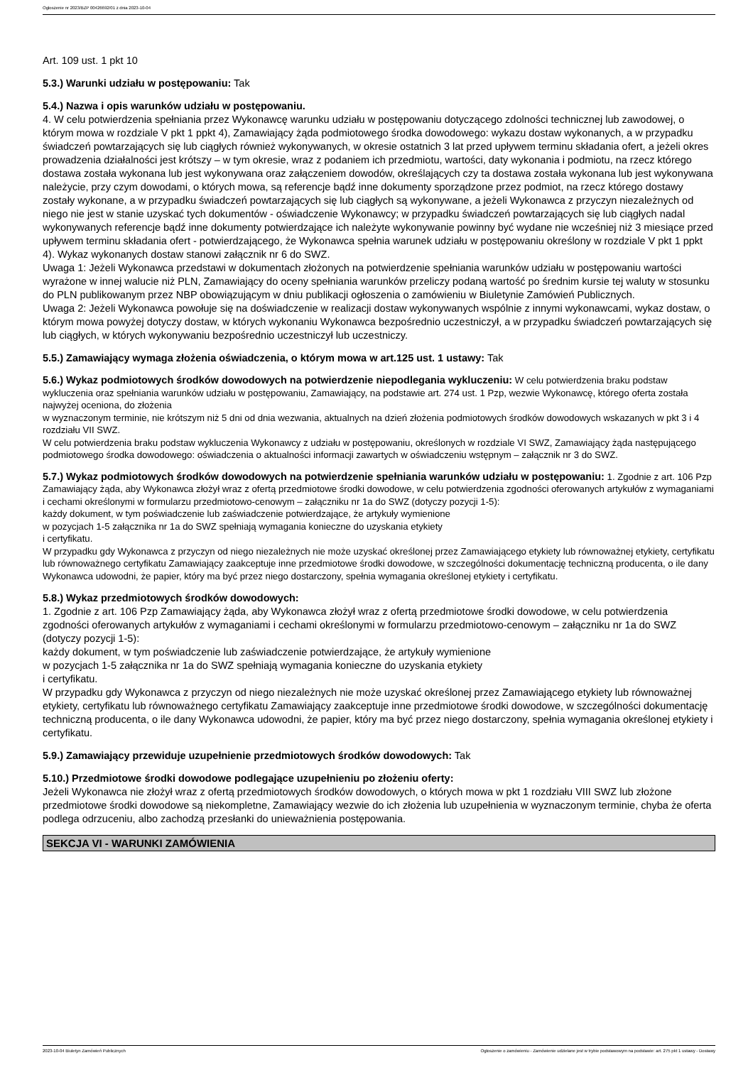Ogłoszenie nr 2023/BZP 00426692/01 z dnia 2023-10-04
Art. 109 ust. 1 pkt 10
5.3.) Warunki udziału w postępowaniu: Tak
5.4.) Nazwa i opis warunków udziału w postępowaniu.
4. W celu potwierdzenia spełniania przez Wykonawcę warunku udziału w postępowaniu dotyczącego zdolności technicznej lub zawodowej, o którym mowa w rozdziale V pkt 1 ppkt 4), Zamawiający żąda podmiotowego środka dowodowego: wykazu dostaw wykonanych, a w przypadku świadczeń powtarzających się lub ciągłych również wykonywanych, w okresie ostatnich 3 lat przed upływem terminu składania ofert, a jeżeli okres prowadzenia działalności jest krótszy – w tym okresie, wraz z podaniem ich przedmiotu, wartości, daty wykonania i podmiotu, na rzecz którego dostawa została wykonana lub jest wykonywana oraz załączeniem dowodów, określających czy ta dostawa została wykonana lub jest wykonywana należycie, przy czym dowodami, o których mowa, są referencje bądź inne dokumenty sporządzone przez podmiot, na rzecz którego dostawy zostały wykonane, a w przypadku świadczeń powtarzających się lub ciągłych są wykonywane, a jeżeli Wykonawca z przyczyn niezależnych od niego nie jest w stanie uzyskać tych dokumentów - oświadczenie Wykonawcy; w przypadku świadczeń powtarzających się lub ciągłych nadal wykonywanych referencje bądź inne dokumenty potwierdzające ich należyte wykonywanie powinny być wydane nie wcześniej niż 3 miesiące przed upływem terminu składania ofert - potwierdzającego, że Wykonawca spełnia warunek udziału w postępowaniu określony w rozdziale V pkt 1 ppkt 4). Wykaz wykonanych dostaw stanowi załącznik nr 6 do SWZ.
Uwaga 1: Jeżeli Wykonawca przedstawi w dokumentach złożonych na potwierdzenie spełniania warunków udziału w postępowaniu wartości wyrażone w innej walucie niż PLN, Zamawiający do oceny spełniania warunków przeliczy podaną wartość po średnim kursie tej waluty w stosunku do PLN publikowanym przez NBP obowiązującym w dniu publikacji ogłoszenia o zamówieniu w Biuletynie Zamówień Publicznych.
Uwaga 2: Jeżeli Wykonawca powołuje się na doświadczenie w realizacji dostaw wykonywanych wspólnie z innymi wykonawcami, wykaz dostaw, o którym mowa powyżej dotyczy dostaw, w których wykonaniu Wykonawca bezpośrednio uczestniczył, a w przypadku świadczeń powtarzających się lub ciągłych, w których wykonywaniu bezpośrednio uczestniczył lub uczestniczy.
5.5.) Zamawiający wymaga złożenia oświadczenia, o którym mowa w art.125 ust. 1 ustawy: Tak
5.6.) Wykaz podmiotowych środków dowodowych na potwierdzenie niepodlegania wykluczeniu: W celu potwierdzenia braku podstaw wykluczenia oraz spełniania warunków udziału w postępowaniu, Zamawiający, na podstawie art. 274 ust. 1 Pzp, wezwie Wykonawcę, którego oferta została najwyżej oceniona, do złożenia
w wyznaczonym terminie, nie krótszym niż 5 dni od dnia wezwania, aktualnych na dzień złożenia podmiotowych środków dowodowych wskazanych w pkt 3 i 4 rozdziału VII SWZ.
W celu potwierdzenia braku podstaw wykluczenia Wykonawcy z udziału w postępowaniu, określonych w rozdziale VI SWZ, Zamawiający żąda następującego podmiotowego środka dowodowego: oświadczenia o aktualności informacji zawartych w oświadczeniu wstępnym – załącznik nr 3 do SWZ.
5.7.) Wykaz podmiotowych środków dowodowych na potwierdzenie spełniania warunków udziału w postępowaniu: 1. Zgodnie z art. 106 Pzp Zamawiający żąda, aby Wykonawca złożył wraz z ofertą przedmiotowe środki dowodowe, w celu potwierdzenia zgodności oferowanych artykułów z wymaganiami i cechami określonymi w formularzu przedmiotowo-cenowym – załączniku nr 1a do SWZ (dotyczy pozycji 1-5):
każdy dokument, w tym poświadczenie lub zaświadczenie potwierdzające, że artykuły wymienione
w pozycjach 1-5 załącznika nr 1a do SWZ spełniają wymagania konieczne do uzyskania etykiety
i certyfikatu.
W przypadku gdy Wykonawca z przyczyn od niego niezależnych nie może uzyskać określonej przez Zamawiającego etykiety lub równoważnej etykiety, certyfikatu lub równoważnego certyfikatu Zamawiający zaakceptuje inne przedmiotowe środki dowodowe, w szczególności dokumentację techniczną producenta, o ile dany Wykonawca udowodni, że papier, który ma być przez niego dostarczony, spełnia wymagania określonej etykiety i certyfikatu.
5.8.) Wykaz przedmiotowych środków dowodowych:
1. Zgodnie z art. 106 Pzp Zamawiający żąda, aby Wykonawca złożył wraz z ofertą przedmiotowe środki dowodowe, w celu potwierdzenia zgodności oferowanych artykułów z wymaganiami i cechami określonymi w formularzu przedmiotowo-cenowym – załączniku nr 1a do SWZ (dotyczy pozycji 1-5):
każdy dokument, w tym poświadczenie lub zaświadczenie potwierdzające, że artykuły wymienione
w pozycjach 1-5 załącznika nr 1a do SWZ spełniają wymagania konieczne do uzyskania etykiety
i certyfikatu.
W przypadku gdy Wykonawca z przyczyn od niego niezależnych nie może uzyskać określonej przez Zamawiającego etykiety lub równoważnej etykiety, certyfikatu lub równoważnego certyfikatu Zamawiający zaakceptuje inne przedmiotowe środki dowodowe, w szczególności dokumentację techniczną producenta, o ile dany Wykonawca udowodni, że papier, który ma być przez niego dostarczony, spełnia wymagania określonej etykiety i certyfikatu.
5.9.) Zamawiający przewiduje uzupełnienie przedmiotowych środków dowodowych: Tak
5.10.) Przedmiotowe środki dowodowe podlegające uzupełnieniu po złożeniu oferty:
Jeżeli Wykonawca nie złożył wraz z ofertą przedmiotowych środków dowodowych, o których mowa w pkt 1 rozdziału VIII SWZ lub złożone przedmiotowe środki dowodowe są niekompletne, Zamawiający wezwie do ich złożenia lub uzupełnienia w wyznaczonym terminie, chyba że oferta podlega odrzuceniu, albo zachodzą przesłanki do unieważnienia postępowania.
SEKCJA VI - WARUNKI ZAMÓWIENIA
2023-10-04 Biuletyn Zamówień Publicznych Ogłoszenie o zamówieniu - Zamówienie udzielane jest w trybie podstawowym na podstawie: art. 275 pkt 1 ustawy - Dostawy